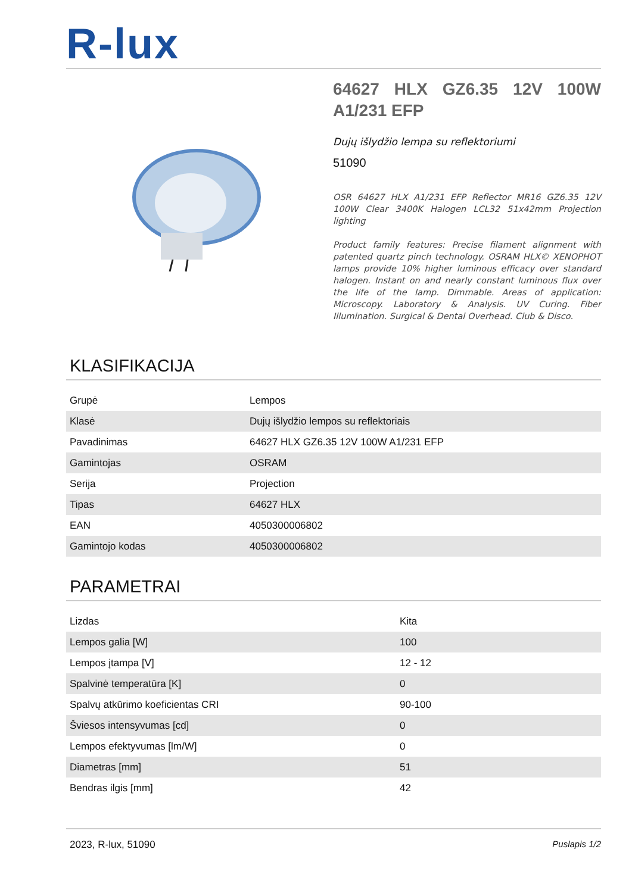R-lux
64627 HLX GZ6.35 12V 100W A1/231 EFP
Dujų išlydžio lempa su reflektoriumi
51090
OSR 64627 HLX A1/231 EFP Reflector MR16 GZ6.35 12V 100W Clear 3400K Halogen LCL32 51x42mm Projection lighting
Product family features: Precise filament alignment with patented quartz pinch technology. OSRAM HLX© XENOPHOT lamps provide 10% higher luminous efficacy over standard halogen. Instant on and nearly constant luminous flux over the life of the lamp. Dimmable. Areas of application: Microscopy. Laboratory & Analysis. UV Curing. Fiber Illumination. Surgical & Dental Overhead. Club & Disco.
KLASIFIKACIJA
| Grupė | Lempos |
| Klasė | Dujų išlydžio lempos su reflektoriais |
| Pavadinimas | 64627 HLX GZ6.35 12V 100W A1/231 EFP |
| Gamintojas | OSRAM |
| Serija | Projection |
| Tipas | 64627 HLX |
| EAN | 4050300006802 |
| Gamintojo kodas | 4050300006802 |
PARAMETRAI
| Lizdas | Kita |
| Lempos galia [W] | 100 |
| Lempos įtampa [V] | 12 - 12 |
| Spalvinė temperatūra [K] | 0 |
| Spalvų atkūrimo koeficientas CRI | 90-100 |
| Šviesos intensyvumas [cd] | 0 |
| Lempos efektyvumas [lm/W] | 0 |
| Diametras [mm] | 51 |
| Bendras ilgis [mm] | 42 |
2023, R-lux, 51090 Puslapis 1/2